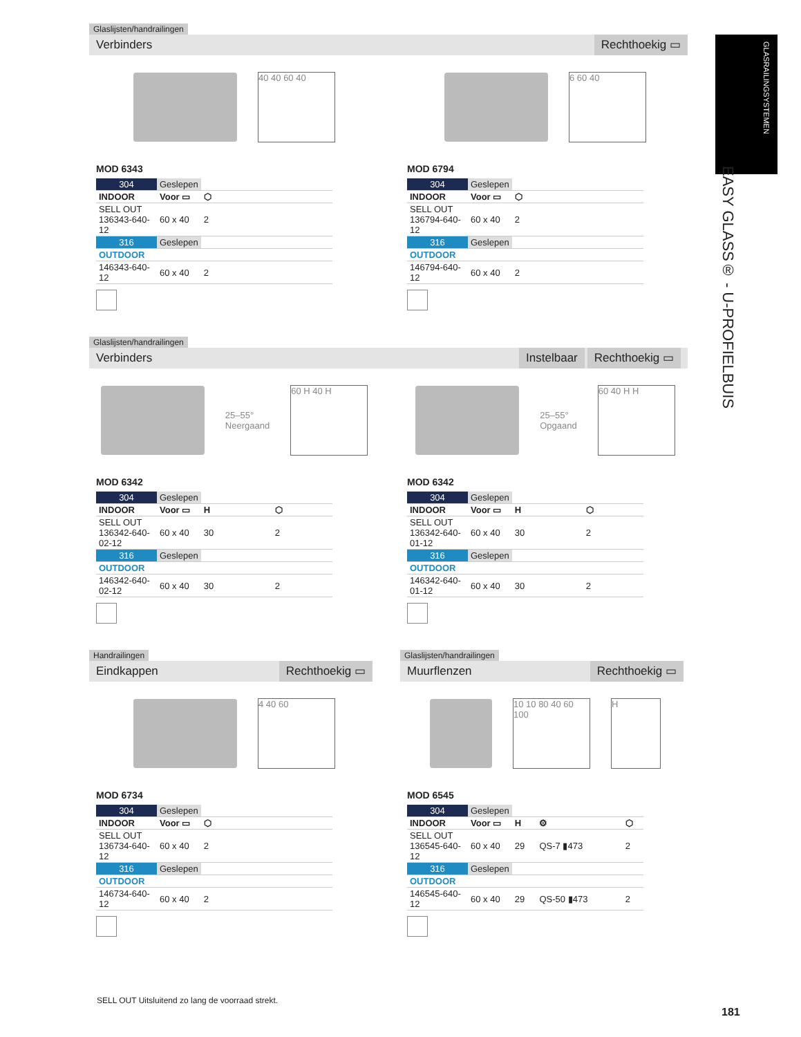GLASRAILINGSYSTEMEN
EASY GLASS® - U-PROFIELBUIS
Glaslijsten/handrailingen
Verbinders Rechthoekig ▭
40 40 60 40
MOD 6343
| 304 | Geslepen | |
| INDOOR | Voor ▭ | ⬡ |
| SELL OUT 136343-640-12 | 60 x 40 | 2 |
| 316 | Geslepen | |
| OUTDOOR | | |
| 146343-640-12 | 60 x 40 | 2 |
6 60 40
MOD 6794
| 304 | Geslepen | |
| INDOOR | Voor ▭ | ⬡ |
| SELL OUT 136794-640-12 | 60 x 40 | 2 |
| 316 | Geslepen | |
| OUTDOOR | | |
| 146794-640-12 | 60 x 40 | 2 |
Glaslijsten/handrailingen
Verbinders Instelbaar Rechthoekig ▭
25–55°
Neergaand
60 H 40 H
MOD 6342
| 304 | Geslepen | | |
| INDOOR | Voor ▭ | H | ⬡ |
| SELL OUT 136342-640-02-12 | 60 x 40 | 30 | 2 |
| 316 | Geslepen | | |
| OUTDOOR | | | |
| 146342-640-02-12 | 60 x 40 | 30 | 2 |
25–55°
Opgaand
60 40 H H
MOD 6342
| 304 | Geslepen | | |
| INDOOR | Voor ▭ | H | ⬡ |
| SELL OUT 136342-640-01-12 | 60 x 40 | 30 | 2 |
| 316 | Geslepen | | |
| OUTDOOR | | | |
| 146342-640-01-12 | 60 x 40 | 30 | 2 |
Handrailingen
Eindkappen Rechthoekig ▭
4 40 60
MOD 6734
| 304 | Geslepen | |
| INDOOR | Voor ▭ | ⬡ |
| SELL OUT 136734-640-12 | 60 x 40 | 2 |
| 316 | Geslepen | |
| OUTDOOR | | |
| 146734-640-12 | 60 x 40 | 2 |
Glaslijsten/handrailingen
Muurflenzen Rechthoekig ▭
10 10 80 40 60 100
H
MOD 6545
| 304 | Geslepen | | | |
| INDOOR | Voor ▭ | H | ⚙ | ⬡ |
| SELL OUT 136545-640-12 | 60 x 40 | 29 | QS-7 ▮473 | 2 |
| 316 | Geslepen | | | |
| OUTDOOR | | | | |
| 146545-640-12 | 60 x 40 | 29 | QS-50 ▮473 | 2 |
SELL OUT Uitsluitend zo lang de voorraad strekt.
181